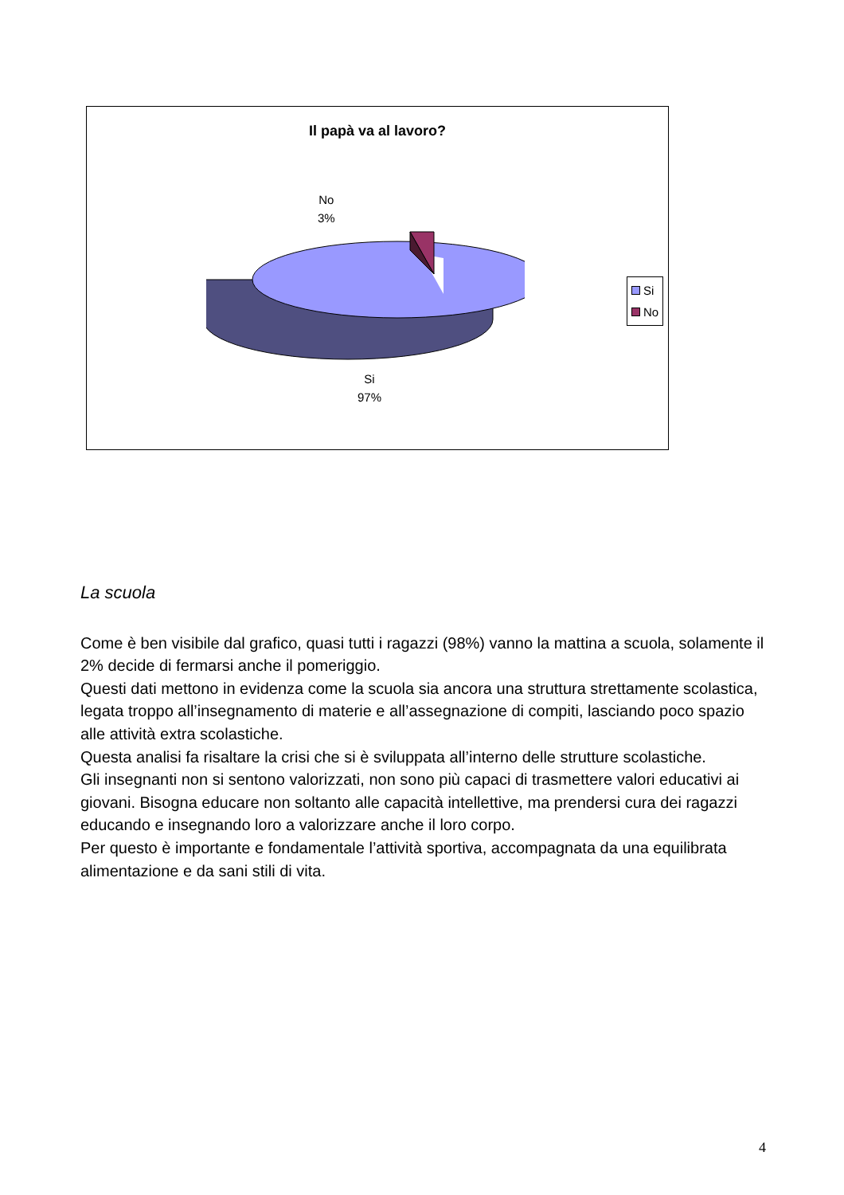Il papà va al lavoro?
No
3%
Si
97%
Si
No
La scuola
Come è ben visibile dal grafico, quasi tutti i ragazzi (98%) vanno la mattina a scuola, solamente il 2% decide di fermarsi anche il pomeriggio.
Questi dati mettono in evidenza come la scuola sia ancora una struttura strettamente scolastica, legata troppo all’insegnamento di materie e all’assegnazione di compiti, lasciando poco spazio alle attività extra scolastiche.
Questa analisi fa risaltare la crisi che si è sviluppata all’interno delle strutture scolastiche.
Gli insegnanti non si sentono valorizzati, non sono più capaci di trasmettere valori educativi ai giovani. Bisogna educare non soltanto alle capacità intellettive, ma prendersi cura dei ragazzi educando e insegnando loro a valorizzare anche il loro corpo.
Per questo è importante e fondamentale l’attività sportiva, accompagnata da una equilibrata alimentazione e da sani stili di vita.
4